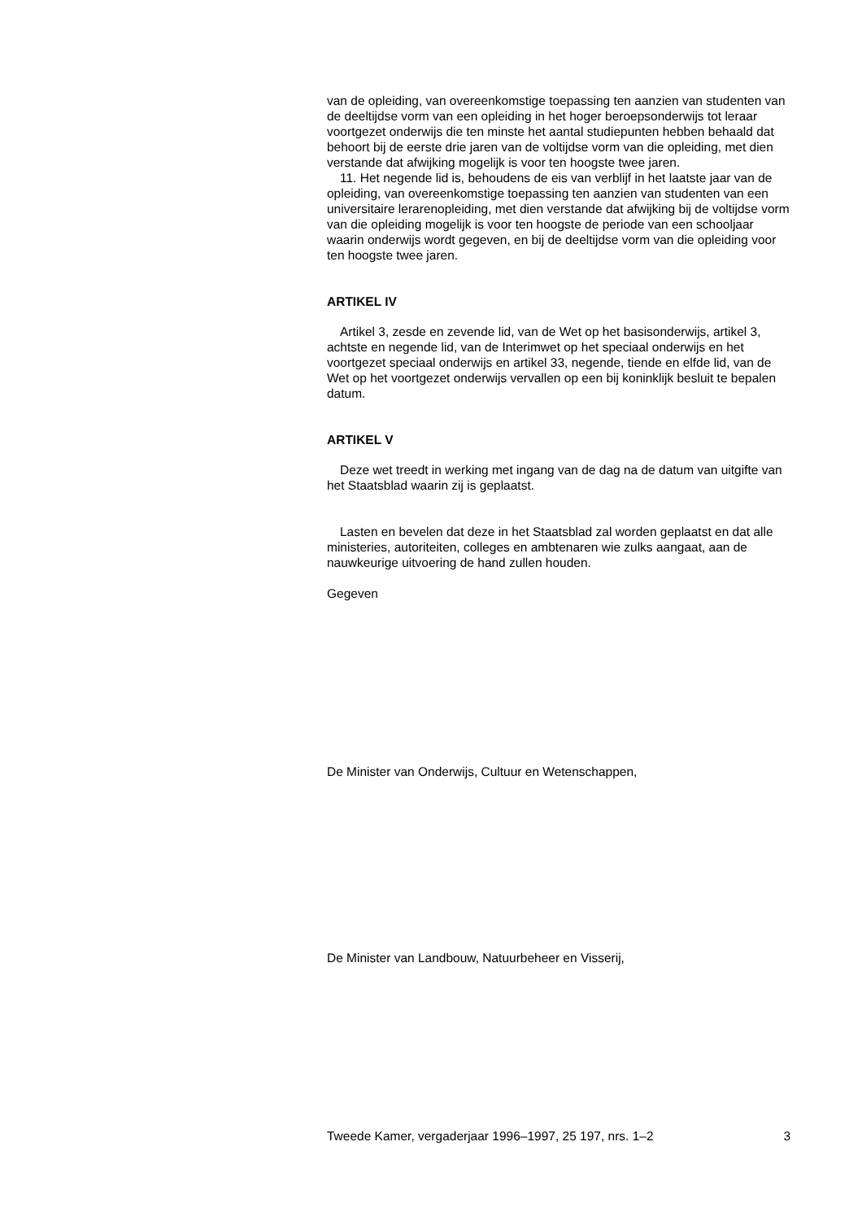van de opleiding, van overeenkomstige toepassing ten aanzien van studenten van de deeltijdse vorm van een opleiding in het hoger beroepsonderwijs tot leraar voortgezet onderwijs die ten minste het aantal studiepunten hebben behaald dat behoort bij de eerste drie jaren van de voltijdse vorm van die opleiding, met dien verstande dat afwijking mogelijk is voor ten hoogste twee jaren.
11. Het negende lid is, behoudens de eis van verblijf in het laatste jaar van de opleiding, van overeenkomstige toepassing ten aanzien van studenten van een universitaire lerarenopleiding, met dien verstande dat afwijking bij de voltijdse vorm van die opleiding mogelijk is voor ten hoogste de periode van een schooljaar waarin onderwijs wordt gegeven, en bij de deeltijdse vorm van die opleiding voor ten hoogste twee jaren.
ARTIKEL IV
Artikel 3, zesde en zevende lid, van de Wet op het basisonderwijs, artikel 3, achtste en negende lid, van de Interimwet op het speciaal onderwijs en het voortgezet speciaal onderwijs en artikel 33, negende, tiende en elfde lid, van de Wet op het voortgezet onderwijs vervallen op een bij koninklijk besluit te bepalen datum.
ARTIKEL V
Deze wet treedt in werking met ingang van de dag na de datum van uitgifte van het Staatsblad waarin zij is geplaatst.
Lasten en bevelen dat deze in het Staatsblad zal worden geplaatst en dat alle ministeries, autoriteiten, colleges en ambtenaren wie zulks aangaat, aan de nauwkeurige uitvoering de hand zullen houden.
Gegeven
De Minister van Onderwijs, Cultuur en Wetenschappen,
De Minister van Landbouw, Natuurbeheer en Visserij,
Tweede Kamer, vergaderjaar 1996–1997, 25 197, nrs. 1–2 3